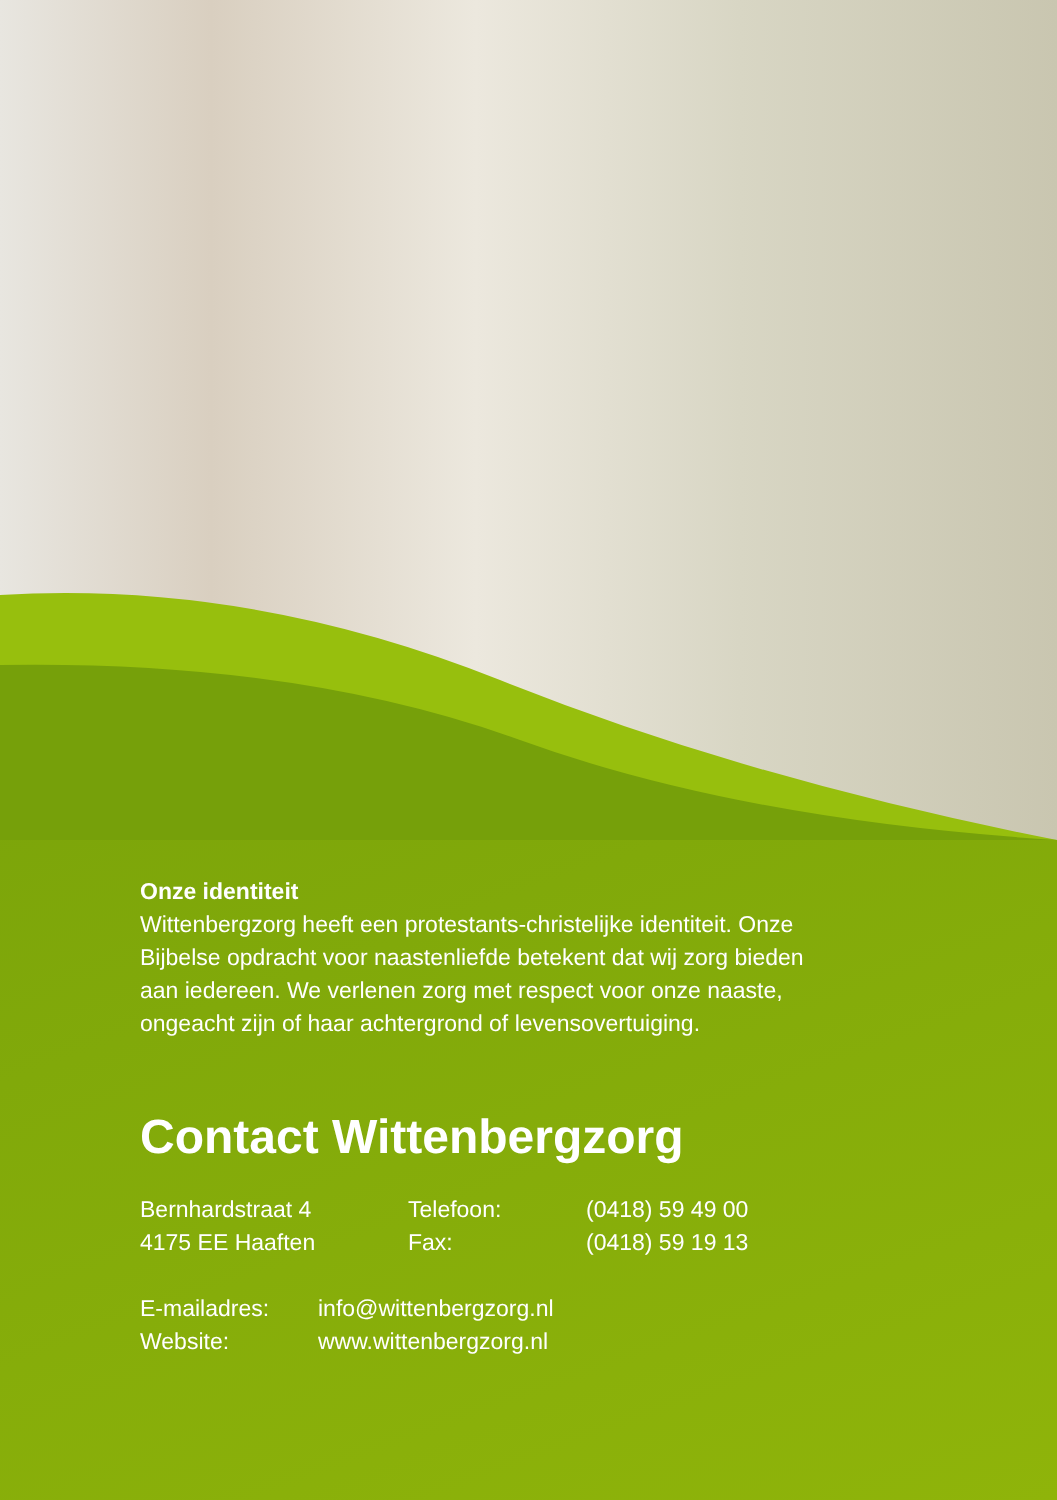Onze identiteit
Wittenbergzorg heeft een protestants-christelijke identiteit. Onze Bijbelse opdracht voor naastenliefde betekent dat wij zorg bieden aan iedereen. We verlenen zorg met respect voor onze naaste, ongeacht zijn of haar achtergrond of levensovertuiging.
Contact Wittenbergzorg
Bernhardstraat 4 Telefoon: (0418) 59 49 00
4175 EE Haaften Fax: (0418) 59 19 13
E-mailadres: info@wittenbergzorg.nl
Website: www.wittenbergzorg.nl